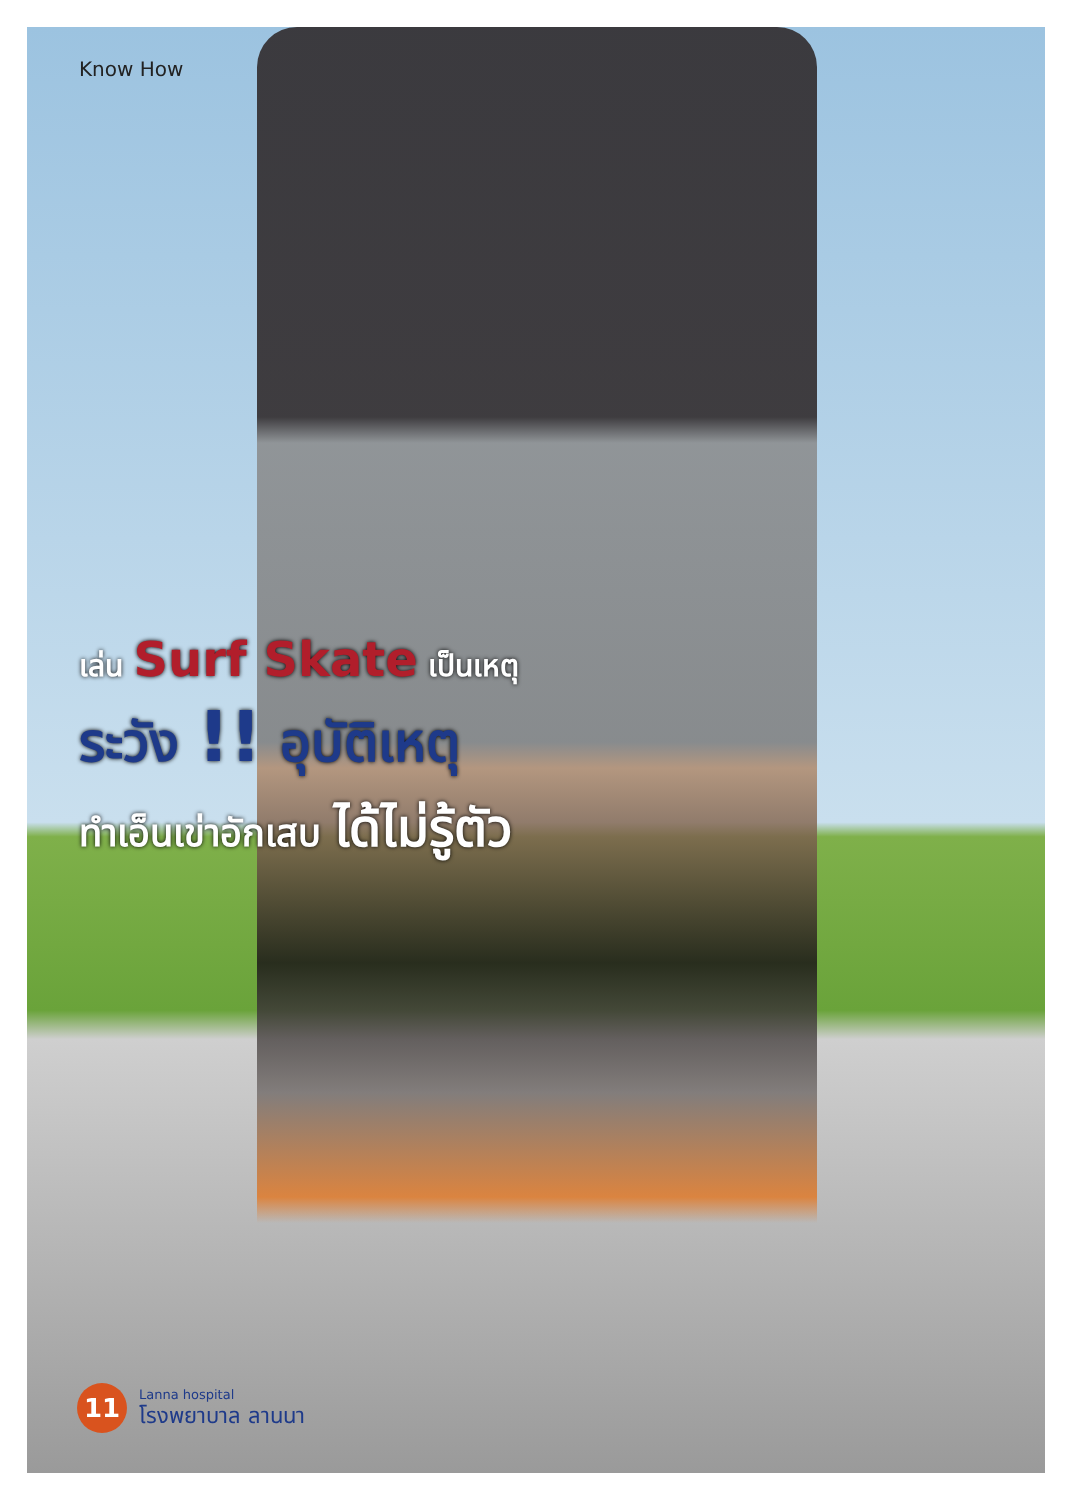Know How
เล่น Surf Skate เป็นเหตุ
ระวัง !! อุบัติเหตุ
ทำเอ็นเข่าอักเสบ ได้ไม่รู้ตัว
11
Lanna hospital
โรงพยาบาล ลานนา